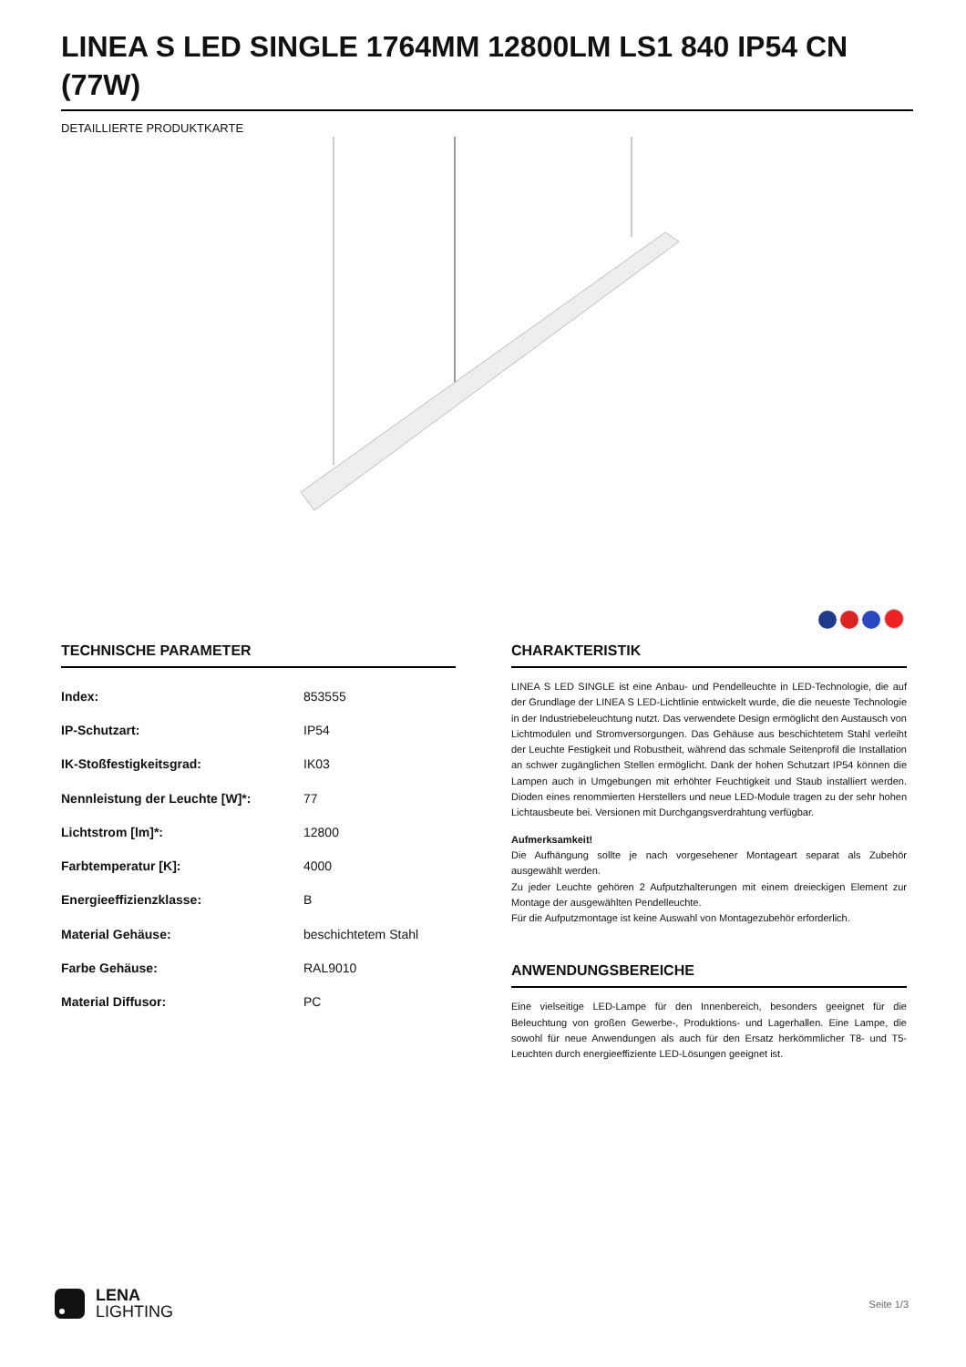LINEA S LED SINGLE 1764MM 12800LM LS1 840 IP54 CN (77W)
DETAILLIERTE PRODUKTKARTE
TECHNISCHE PARAMETER
| Index: | 853555 |
| IP-Schutzart: | IP54 |
| IK-Stoßfestigkeitsgrad: | IK03 |
| Nennleistung der Leuchte [W]*: | 77 |
| Lichtstrom [lm]*: | 12800 |
| Farbtemperatur [K]: | 4000 |
| Energieeffizienzklasse: | B |
| Material Gehäuse: | beschichtetem Stahl |
| Farbe Gehäuse: | RAL9010 |
| Material Diffusor: | PC |
CHARAKTERISTIK
LINEA S LED SINGLE ist eine Anbau- und Pendelleuchte in LED-Technologie, die auf der Grundlage der LINEA S LED-Lichtlinie entwickelt wurde, die die neueste Technologie in der Industriebeleuchtung nutzt. Das verwendete Design ermöglicht den Austausch von Lichtmodulen und Stromversorgungen. Das Gehäuse aus beschichtetem Stahl verleiht der Leuchte Festigkeit und Robustheit, während das schmale Seitenprofil die Installation an schwer zugänglichen Stellen ermöglicht. Dank der hohen Schutzart IP54 können die Lampen auch in Umgebungen mit erhöhter Feuchtigkeit und Staub installiert werden. Dioden eines renommierten Herstellers und neue LED-Module tragen zu der sehr hohen Lichtausbeute bei. Versionen mit Durchgangsverdrahtung verfügbar.
Aufmerksamkeit!
Die Aufhängung sollte je nach vorgesehener Montageart separat als Zubehör ausgewählt werden.
Zu jeder Leuchte gehören 2 Aufputzhalterungen mit einem dreieckigen Element zur Montage der ausgewählten Pendelleuchte.
Für die Aufputzmontage ist keine Auswahl von Montagezubehör erforderlich.
ANWENDUNGSBEREICHE
Eine vielseitige LED-Lampe für den Innenbereich, besonders geeignet für die Beleuchtung von großen Gewerbe-, Produktions- und Lagerhallen. Eine Lampe, die sowohl für neue Anwendungen als auch für den Ersatz herkömmlicher T8- und T5-Leuchten durch energieeffiziente LED-Lösungen geeignet ist.
LENA
LIGHTING
Seite 1/3